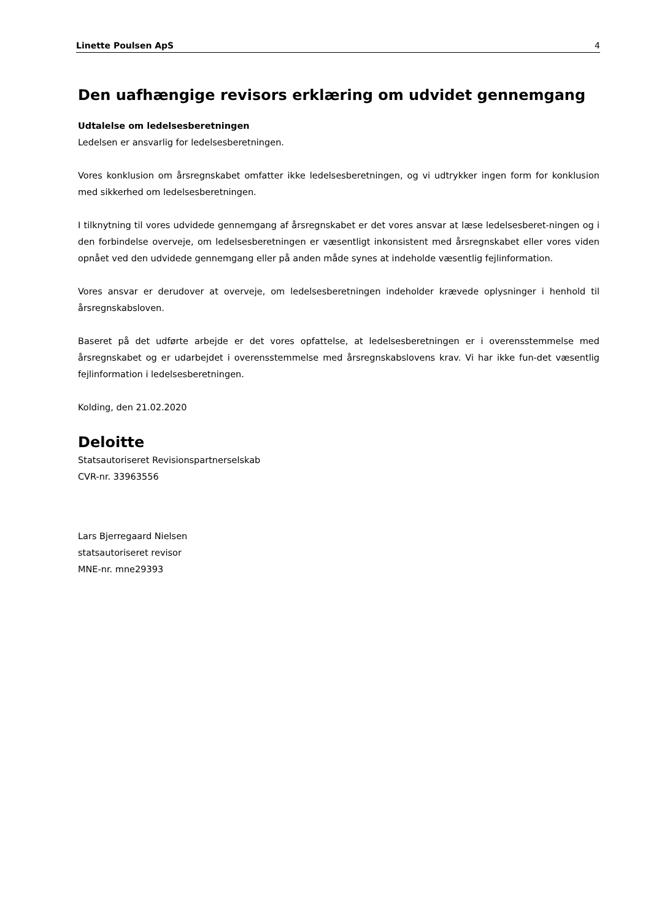Linette Poulsen ApS 4
Den uafhængige revisors erklæring om udvidet gennemgang
Udtalelse om ledelsesberetningen
Ledelsen er ansvarlig for ledelsesberetningen.
Vores konklusion om årsregnskabet omfatter ikke ledelsesberetningen, og vi udtrykker ingen form for konklusion med sikkerhed om ledelsesberetningen.
I tilknytning til vores udvidede gennemgang af årsregnskabet er det vores ansvar at læse ledelsesberet-ningen og i den forbindelse overveje, om ledelsesberetningen er væsentligt inkonsistent med årsregnskabet eller vores viden opnået ved den udvidede gennemgang eller på anden måde synes at indeholde væsentlig fejlinformation.
Vores ansvar er derudover at overveje, om ledelsesberetningen indeholder krævede oplysninger i henhold til årsregnskabsloven.
Baseret på det udførte arbejde er det vores opfattelse, at ledelsesberetningen er i overensstemmelse med årsregnskabet og er udarbejdet i overensstemmelse med årsregnskabslovens krav. Vi har ikke fun-det væsentlig fejlinformation i ledelsesberetningen.
Kolding, den 21.02.2020
Deloitte
Statsautoriseret Revisionspartnerselskab
CVR-nr. 33963556
Lars Bjerregaard Nielsen
statsautoriseret revisor
MNE-nr. mne29393